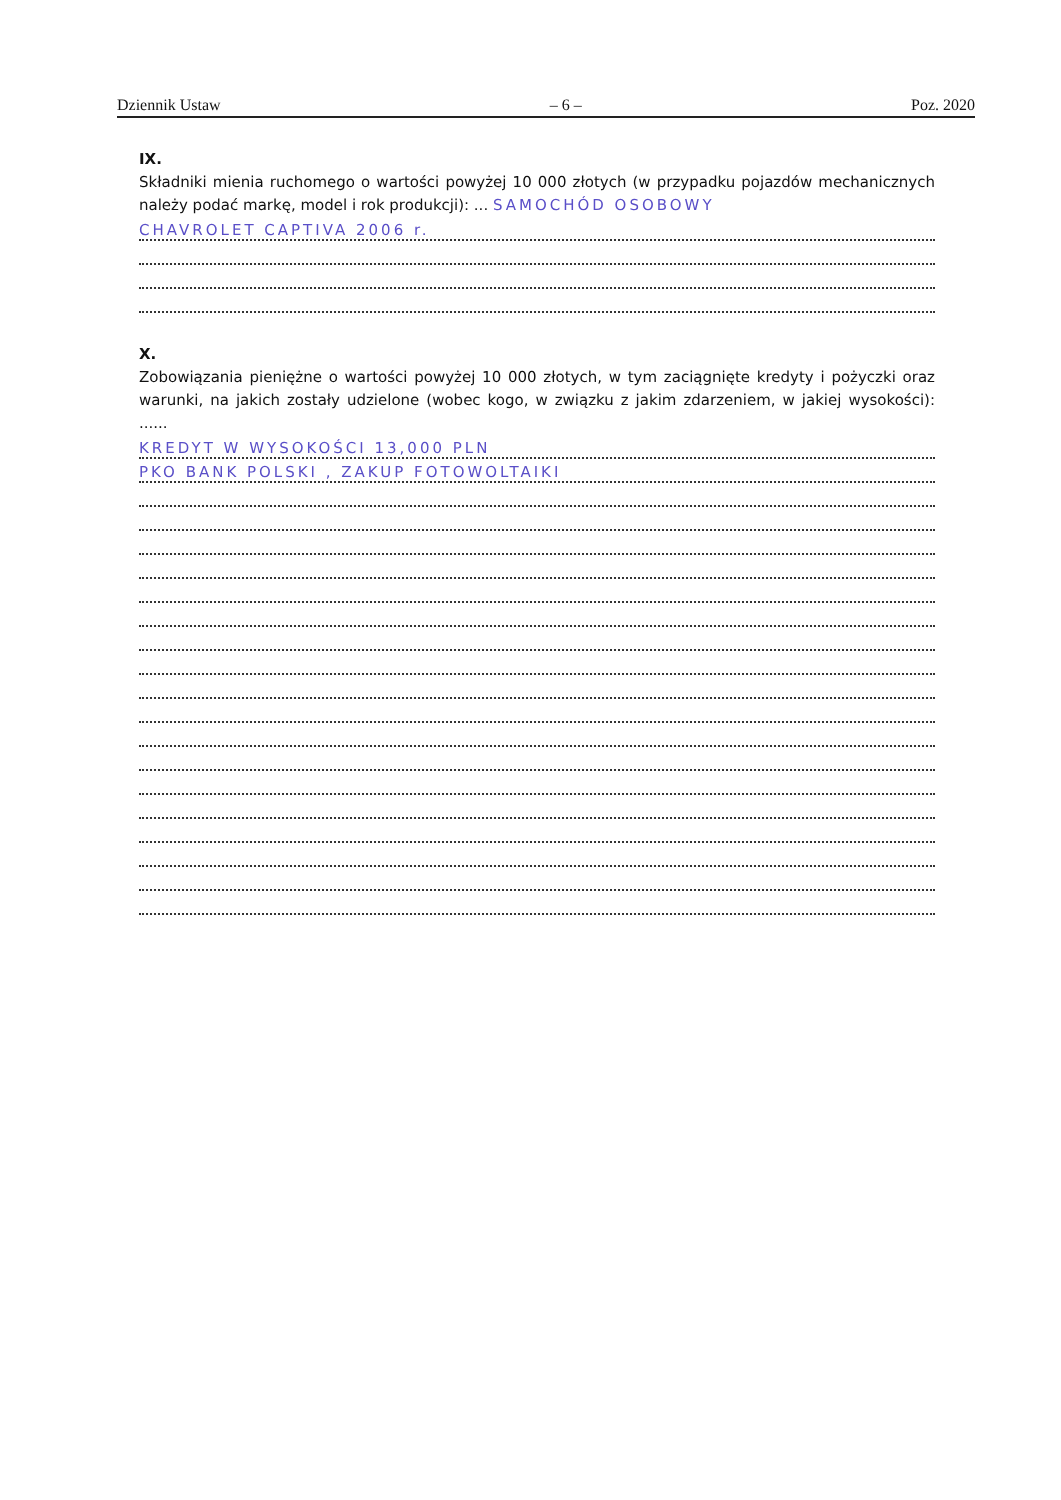Dziennik Ustaw – 6 – Poz. 2020
IX.
Składniki mienia ruchomego o wartości powyżej 10 000 złotych (w przypadku pojazdów mechanicznych należy podać markę, model i rok produkcji): ... SAMOCHÓD OSOBOWY
CHAVROLET CAPTIVA 2006 r.
X.
Zobowiązania pieniężne o wartości powyżej 10 000 złotych, w tym zaciągnięte kredyty i pożyczki oraz warunki, na jakich zostały udzielone (wobec kogo, w związku z jakim zdarzeniem, w jakiej wysokości): ......
KREDYT W WYSOKOŚCI 13,000 PLN
PKO BANK POLSKI , ZAKUP FOTOWOLTAIKI